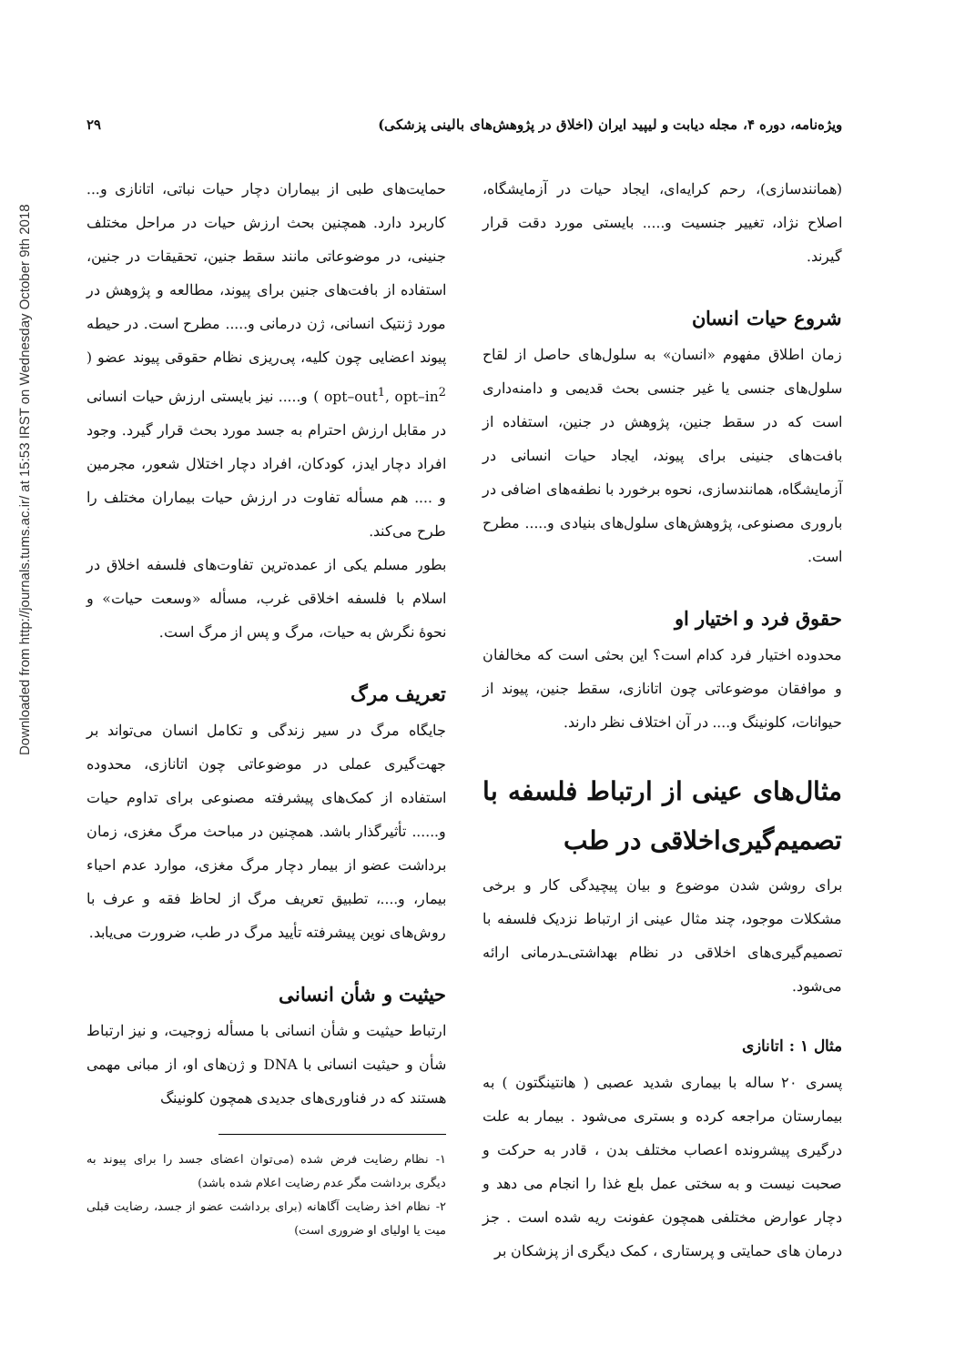ویژه‌نامه، دوره ۴، مجله دیابت و لیپید ایران (اخلاق در پژوهش‌های بالینی پزشکی) ۲۹
Downloaded from http://journals.tums.ac.ir/ at 15:53 IRST on Wednesday October 9th 2018
حمایت‌های طبی از بیماران دچار حیات نباتی، اتانازی و... کاربرد دارد. همچنین بحث ارزش حیات در مراحل مختلف جنینی، در موضوعاتی مانند سقط جنین، تحقیقات در جنین، استفاده از بافت‌های جنین برای پیوند، مطالعه و پژوهش در مورد ژنتیک انسانی، ژن درمانی و..... مطرح است. در حیطه پیوند اعضایی چون کلیه، پی‌ریزی نظام حقوقی پیوند عضو ( opt–out<sup>1</sup>, opt–in<sup>2</sup> ) و..... نیز بایستی ارزش حیات انسانی در مقابل ارزش احترام به جسد مورد بحث قرار گیرد. وجود افراد دچار ایدز، کودکان، افراد دچار اختلال شعور، مجرمین و .... هم مسأله تفاوت در ارزش حیات بیماران مختلف را طرح می‌کند.
بطور مسلم یکی از عمده‌ترین تفاوت‌های فلسفه اخلاق در اسلام با فلسفه اخلاقی غرب، مسأله «وسعت حیات» و نحوهٔ نگرش به حیات، مرگ و پس از مرگ است.
تعریف مرگ
جایگاه مرگ در سیر زندگی و تکامل انسان می‌تواند بر جهت‌گیری عملی در موضوعاتی چون اتانازی، محدوده استفاده از کمک‌های پیشرفته مصنوعی برای تداوم حیات و...... تأثیرگذار باشد. همچنین در مباحث مرگ مغزی، زمان برداشت عضو از بیمار دچار مرگ مغزی، موارد عدم احیاء بیمار، و....، تطبیق تعریف مرگ از لحاظ فقه و عرف با روش‌های نوین پیشرفته تأیید مرگ در طب، ضرورت می‌یابد.
حیثیت و شأن انسانی
ارتباط حیثیت و شأن انسانی با مسأله زوجیت، و نیز ارتباط شأن و حیثیت انسانی با DNA و ژن‌های او، از مبانی مهمی هستند که در فناوری‌های جدیدی همچون کلونینگ
۱- نظام رضایت فرض شده (می‌توان اعضای جسد را برای پیوند به دیگری برداشت مگر عدم رضایت اعلام شده باشد)
۲- نظام اخذ رضایت آگاهانه (برای برداشت عضو از جسد، رضایت قبلی میت یا اولیای او ضروری است)
(همانندسازی)، رحم کرایه‌ای، ایجاد حیات در آزمایشگاه، اصلاح نژاد، تغییر جنسیت و..... بایستی مورد دقت قرار گیرند.
شروع حیات انسان
زمان اطلاق مفهوم «انسان» به سلول‌های حاصل از لقاح سلول‌های جنسی یا غیر جنسی بحث قدیمی و دامنه‌داری است که در سقط جنین، پژوهش در جنین، استفاده از بافت‌های جنینی برای پیوند، ایجاد حیات انسانی در آزمایشگاه، همانندسازی، نحوه برخورد با نطفه‌های اضافی در باروری مصنوعی، پژوهش‌های سلول‌های بنیادی و..... مطرح است.
حقوق فرد و اختیار او
محدوده اختیار فرد کدام است؟ این بحثی است که مخالفان و موافقان موضوعاتی چون اتانازی، سقط جنین، پیوند از حیوانات، کلونینگ و.... در آن اختلاف نظر دارند.
مثال‌های عینی از ارتباط فلسفه با تصمیم‌گیری‌اخلاقی در طب
برای روشن شدن موضوع و بیان پیچیدگی کار و برخی مشکلات موجود، چند مثال عینی از ارتباط نزدیک فلسفه با تصمیم‌گیری‌های اخلاقی در نظام بهداشتی‌ـدرمانی ارائه می‌شود.
مثال ۱ : اتانازی
پسری ۲۰ ساله با بیماری شدید عصبی ( هانتینگتون ) به بیمارستان مراجعه کرده و بستری می‌شود . بیمار به علت درگیری پیشرونده اعصاب مختلف بدن ، قادر به حرکت و صحبت نیست و به سختی عمل بلع غذا را انجام می دهد و دچار عوارض مختلفی همچون عفونت ریه شده است . جز درمان های حمایتی و پرستاری ، کمک دیگری از پزشکان بر